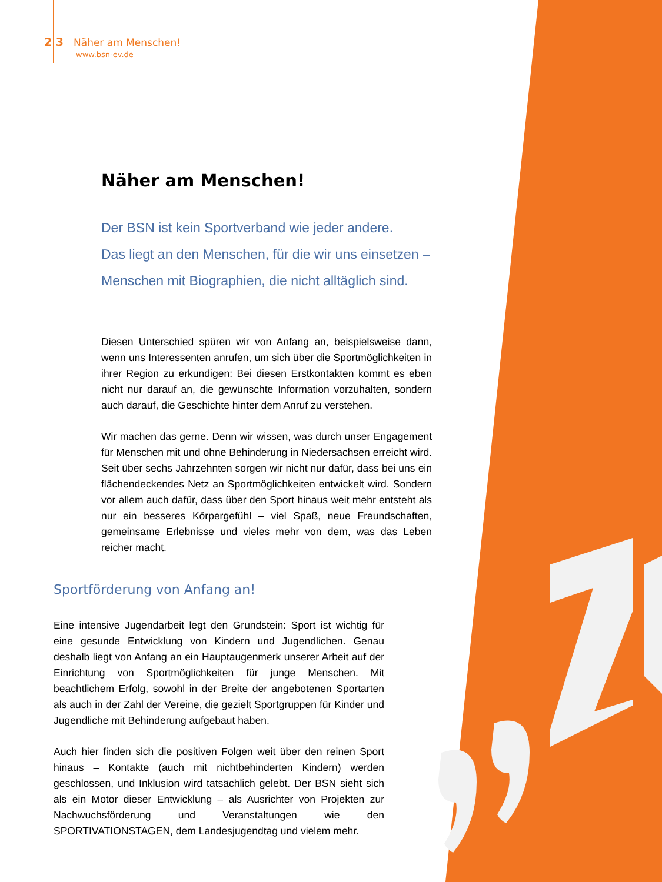2 3 Näher am Menschen!
www.bsn-ev.de
Näher am Menschen!
Der BSN ist kein Sportverband wie jeder andere.
Das liegt an den Menschen, für die wir uns einsetzen –
Menschen mit Biographien, die nicht alltäglich sind.
Diesen Unterschied spüren wir von Anfang an, beispielsweise dann, wenn uns Interessenten anrufen, um sich über die Sportmöglichkeiten in ihrer Region zu erkundigen: Bei diesen Erstkontakten kommt es eben nicht nur darauf an, die gewünschte Information vorzuhalten, sondern auch darauf, die Geschichte hinter dem Anruf zu verstehen.
Wir machen das gerne. Denn wir wissen, was durch unser Engagement für Menschen mit und ohne Behinderung in Niedersachsen erreicht wird. Seit über sechs Jahrzehnten sorgen wir nicht nur dafür, dass bei uns ein flächendeckendes Netz an Sportmöglichkeiten entwickelt wird. Sondern vor allem auch dafür, dass über den Sport hinaus weit mehr entsteht als nur ein besseres Körpergefühl – viel Spaß, neue Freundschaften, gemeinsame Erlebnisse und vieles mehr von dem, was das Leben reicher macht.
Sportförderung von Anfang an!
Eine intensive Jugendarbeit legt den Grundstein: Sport ist wichtig für eine gesunde Entwicklung von Kindern und Jugendlichen. Genau deshalb liegt von Anfang an ein Hauptaugenmerk unserer Arbeit auf der Einrichtung von Sportmöglichkeiten für junge Menschen. Mit beachtlichem Erfolg, sowohl in der Breite der angebotenen Sportarten als auch in der Zahl der Vereine, die gezielt Sportgruppen für Kinder und Jugendliche mit Behinderung aufgebaut haben.
Auch hier finden sich die positiven Folgen weit über den reinen Sport hinaus – Kontakte (auch mit nichtbehinderten Kindern) werden geschlossen, und Inklusion wird tatsächlich gelebt. Der BSN sieht sich als ein Motor dieser Entwicklung – als Ausrichter von Projekten zur Nachwuchsförderung und Veranstaltungen wie den SPORTIVATIONSTAGEN, dem Landesjugendtag und vielem mehr.